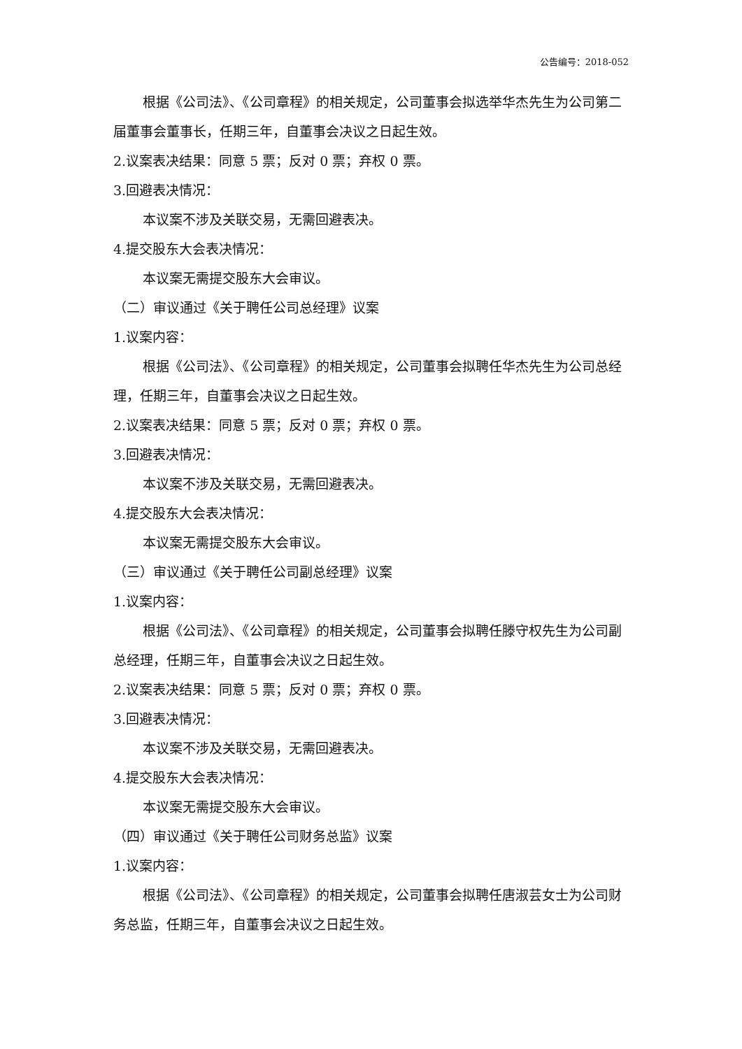公告编号：2018-052
根据《公司法》、《公司章程》的相关规定，公司董事会拟选举华杰先生为公司第二届董事会董事长，任期三年，自董事会决议之日起生效。
2.议案表决结果：同意 5 票；反对 0 票；弃权 0 票。
3.回避表决情况：
本议案不涉及关联交易，无需回避表决。
4.提交股东大会表决情况：
本议案无需提交股东大会审议。
（二）审议通过《关于聘任公司总经理》议案
1.议案内容：
根据《公司法》、《公司章程》的相关规定，公司董事会拟聘任华杰先生为公司总经理，任期三年，自董事会决议之日起生效。
2.议案表决结果：同意 5 票；反对 0 票；弃权 0 票。
3.回避表决情况：
本议案不涉及关联交易，无需回避表决。
4.提交股东大会表决情况：
本议案无需提交股东大会审议。
（三）审议通过《关于聘任公司副总经理》议案
1.议案内容：
根据《公司法》、《公司章程》的相关规定，公司董事会拟聘任滕守权先生为公司副总经理，任期三年，自董事会决议之日起生效。
2.议案表决结果：同意 5 票；反对 0 票；弃权 0 票。
3.回避表决情况：
本议案不涉及关联交易，无需回避表决。
4.提交股东大会表决情况：
本议案无需提交股东大会审议。
（四）审议通过《关于聘任公司财务总监》议案
1.议案内容：
根据《公司法》、《公司章程》的相关规定，公司董事会拟聘任唐淑芸女士为公司财务总监，任期三年，自董事会决议之日起生效。